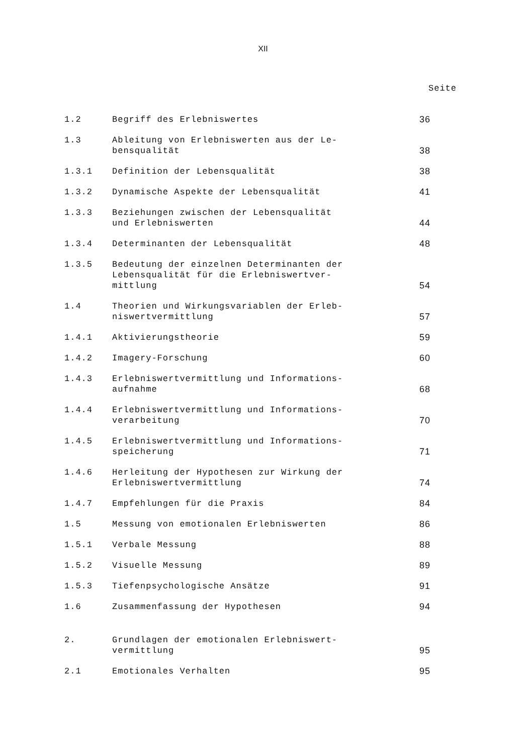XII
Seite
| 1.2 | Begriff des Erlebniswertes | 36 |
| 1.3 | Ableitung von Erlebniswerten aus der Le- bensqualität | 38 |
| 1.3.1 | Definition der Lebensqualität | 38 |
| 1.3.2 | Dynamische Aspekte der Lebensqualität | 41 |
| 1.3.3 | Beziehungen zwischen der Lebensqualität und Erlebniswerten | 44 |
| 1.3.4 | Determinanten der Lebensqualität | 48 |
| 1.3.5 | Bedeutung der einzelnen Determinanten der Lebensqualität für die Erlebniswertver- mittlung | 54 |
| 1.4 | Theorien und Wirkungsvariablen der Erleb- niswertvermittlung | 57 |
| 1.4.1 | Aktivierungstheorie | 59 |
| 1.4.2 | Imagery-Forschung | 60 |
| 1.4.3 | Erlebniswertvermittlung und Informations- aufnahme | 68 |
| 1.4.4 | Erlebniswertvermittlung und Informations- verarbeitung | 70 |
| 1.4.5 | Erlebniswertvermittlung und Informations- speicherung | 71 |
| 1.4.6 | Herleitung der Hypothesen zur Wirkung der Erlebniswertvermittlung | 74 |
| 1.4.7 | Empfehlungen für die Praxis | 84 |
| 1.5 | Messung von emotionalen Erlebniswerten | 86 |
| 1.5.1 | Verbale Messung | 88 |
| 1.5.2 | Visuelle Messung | 89 |
| 1.5.3 | Tiefenpsychologische Ansätze | 91 |
| 1.6 | Zusammenfassung der Hypothesen | 94 |
| 2. | Grundlagen der emotionalen Erlebniswert- vermittlung | 95 |
| 2.1 | Emotionales Verhalten | 95 |